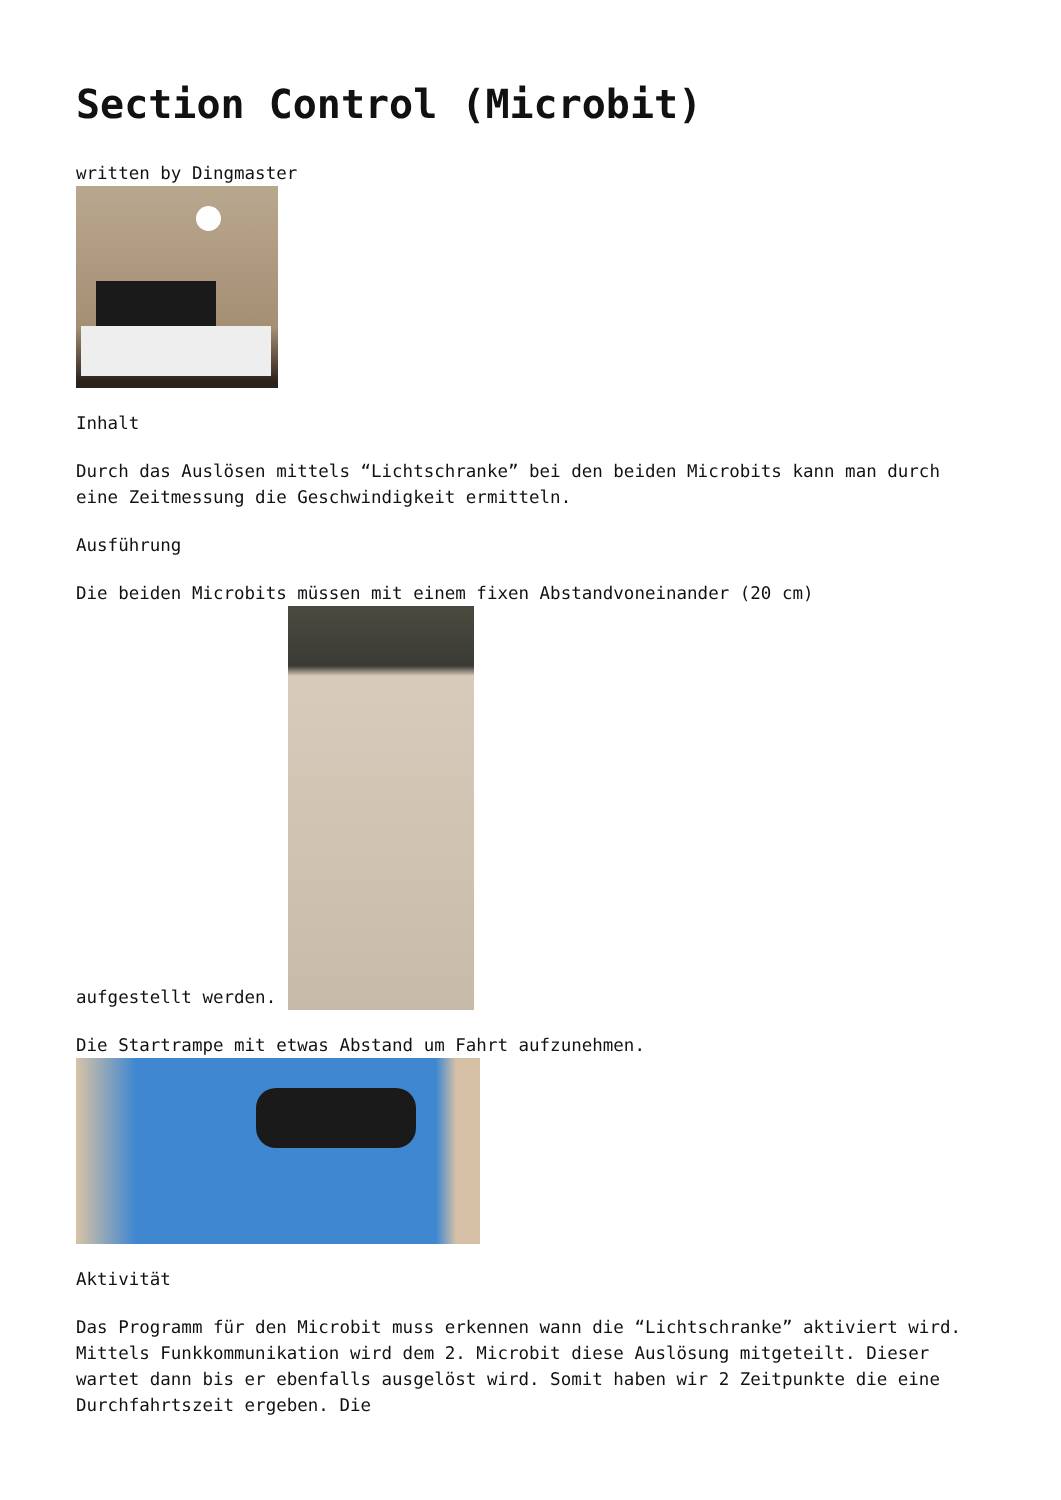Section Control (Microbit)
written by Dingmaster
Inhalt
Durch das Auslösen mittels “Lichtschranke” bei den beiden Microbits kann man durch eine Zeitmessung die Geschwindigkeit ermitteln.
Ausführung
Die beiden Microbits müssen mit einem fixen Abstandvoneinander (20 cm)
aufgestellt werden.
Die Startrampe mit etwas Abstand um Fahrt aufzunehmen.
Aktivität
Das Programm für den Microbit muss erkennen wann die “Lichtschranke” aktiviert wird. Mittels Funkkommunikation wird dem 2. Microbit diese Auslösung mitgeteilt. Dieser wartet dann bis er ebenfalls ausgelöst wird. Somit haben wir 2 Zeitpunkte die eine Durchfahrtszeit ergeben. Die